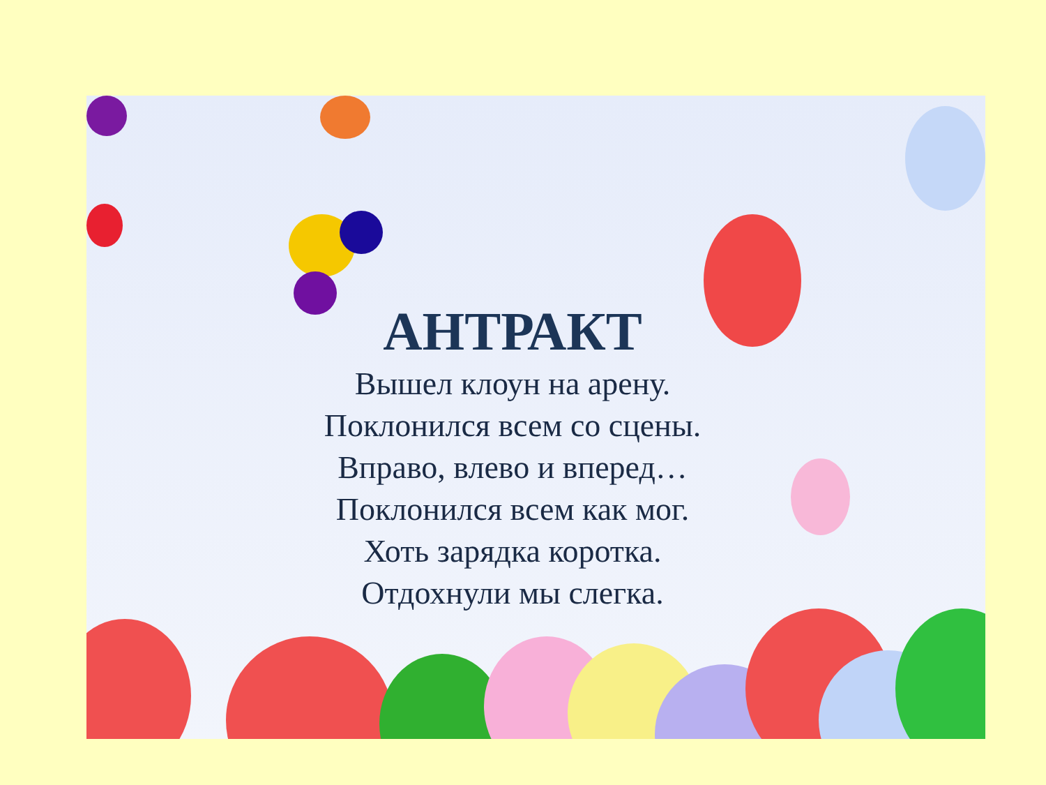АНТРАКТ
Вышел клоун на арену.
Поклонился всем со сцены.
Вправо, влево и вперед…
Поклонился всем как мог.
Хоть зарядка коротка.
Отдохнули мы слегка.